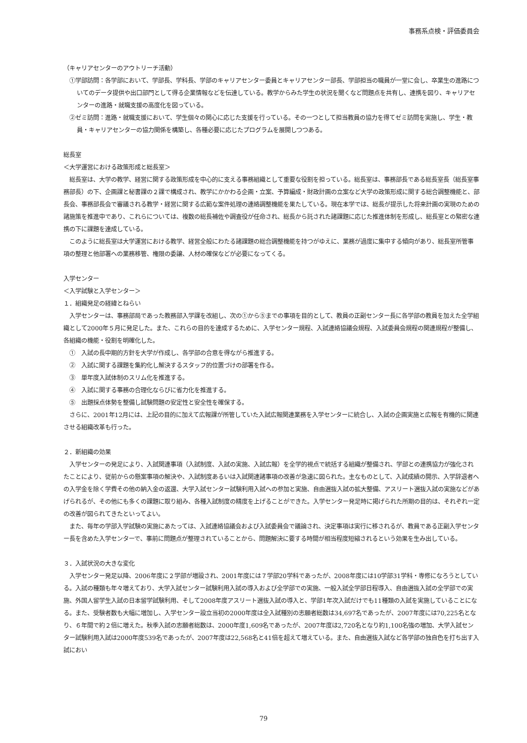事務系点検・評価委員会
（キャリアセンターのアウトリーチ活動）
①学部訪問：各学部において、学部長、学科長、学部のキャリアセンター委員とキャリアセンター部長、学部担当の職員が一堂に会し、卒業生の進路についてのデータ提供や出口部門として得る企業情報などを伝達している。教学からみた学生の状況を聞くなど問題点を共有し、連携を図り、キャリアセンターの進路・就職支援の高度化を図っている。
②ゼミ訪問：進路・就職支援において、学生個々の関心に応じた支援を行っている。その一つとして担当教員の協力を得てゼミ訪問を実施し、学生・教員・キャリアセンターの協力関係を構築し、各種必要に応じたプログラムを展開しつつある。
総長室
＜大学運営における政策形成と総長室＞
総長室は、大学の教学、経営に関する政策形成を中心的に支える事務組織として重要な役割を担っている。総長室は、事務部長である総長室長（総長室事務部長）の下、企画課と秘書課の２課で構成され、教学にかかわる企画・立案、予算編成・財政計画の立案など大学の政策形成に関する総合調整機能と、部長会、事務部長会で審議される教学・経営に関する広範な案件処理の連絡調整機能を果たしている。現在本学では、総長が提示した将来計画の実現のための諸施策を推進中であり、これらについては、複数の総長補佐や調査役が任命され、総長から託された諸課題に応じた推進体制を形成し、総長室との緊密な連携の下に課題を達成している。
このように総長室は大学運営における教学、経営全般にわたる諸課題の総合調整機能を持つがゆえに、業務が過度に集中する傾向があり、総長室所管事項の整理と他部署への業務移管、権限の委譲、人材の確保などが必要になってくる。
入学センター
＜入学試験と入学センター＞
１．組織発足の経緯とねらい
入学センターは、事務部局であった教務部入学課を改組し、次の①から⑤までの事項を目的として、教員の正副センター長に各学部の教員を加えた全学組織として2000年５月に発足した。また、これらの目的を達成するために、入学センター規程、入試連絡協議会規程、入試委員会規程の関連規程が整備し、各組織の機能・役割を明確化した。
①　入試の長中期的方針を大学が作成し、各学部の合意を得ながら推進する。
②　入試に関する課題を集約化し解決するスタッフ的位置づけの部署を作る。
③　単年度入試体制のスリム化を推進する。
④　入試に関する事務の合理化ならびに省力化を推進する。
⑤　出題採点体勢を整備し試験問題の安定性と安全性を確保する。
さらに、2001年12月には、上記の目的に加えて広報課が所管していた入試広報関連業務を入学センターに統合し、入試の企画実施と広報を有機的に関連させる組織改革も行った。
２．新組織の効果
入学センターの発足により、入試関連事項（入試制度、入試の実施、入試広報）を全学的視点で統括する組織が整備され、学部との連携協力が強化されたことにより、従前からの懸案事項の解決や、入試制度あるいは入試関連諸事項の改善が急速に図られた。主なものとして、入試成績の開示、入学辞退者への入学金を除く学費その他の納入金の返還、大学入試センター試験利用入試への参加と実施、自由選抜入試の拡大整備、アスリート選抜入試の実施などがあげられるが、その他にも多くの課題に取り組み、各種入試制度の精度を上げることができた。入学センター発足時に掲げられた所期の目的は、それぞれ一定の改善が図られてきたといってよい。
また、毎年の学部入学試験の実施にあたっては、入試連絡協議会および入試委員会で議論され、決定事項は実行に移されるが、教員である正副入学センター長を含めた入学センターで、事前に問題点が整理されていることから、問題解決に要する時間が相当程度短縮されるという効果を生み出している。
３．入試状況の大きな変化
入学センター発足以降、2006年度に２学部が増設され、2001年度には７学部20学科であったが、2008年度には10学部31学科・専修になろうとしている。入試の種類も年々増えており、大学入試センター試験利用入試の導入および全学部での実施、一般入試全学部日程導入、自由選抜入試の全学部での実施、外国人留学生入試の日本留学試験利用、そして2008年度アスリート選抜入試の導入と、学部1年次入試だけでも11種類の入試を実施していることになる。また、受験者数も大幅に増加し、入学センター設立当初の2000年度は全入試種別の志願者総数は34,697名であったが、2007年度には70,225名となり、６年間で約２倍に増えた。秋季入試の志願者総数は、2000年度1,609名であったが、2007年度は2,720名となり約1,100名強の増加、大学入試センター試験利用入試は2000年度539名であったが、2007年度は22,568名と41倍を超えて増えている。また、自由選抜入試など各学部の独自色を打ち出す入試におい
79